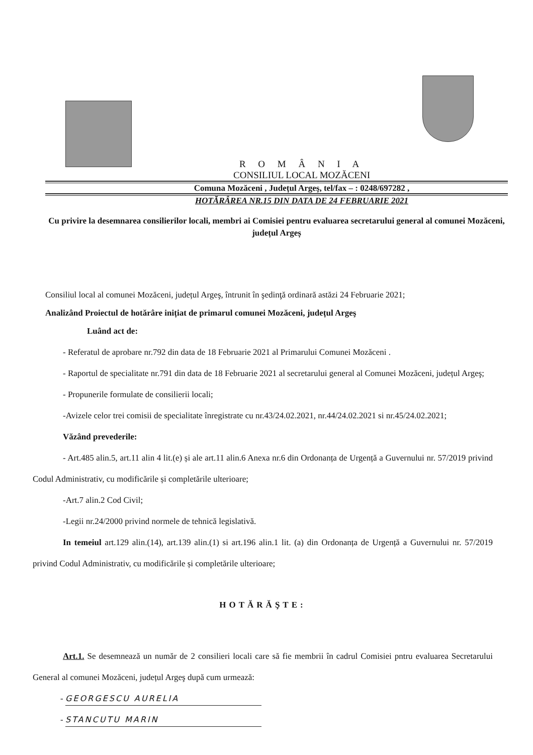R O M Â N I A
CONSILIUL LOCAL MOZĂCENI
Comuna Mozăceni , Județul Argeş, tel/fax – : 0248/697282 ,
HOTĂRÂREA NR.15 DIN DATA DE 24 FEBRUARIE 2021
Cu privire la desemnarea consilierilor locali, membri ai Comisiei pentru evaluarea secretarului general al comunei Mozăceni, județul Argeș
Consiliul local al comunei Mozăceni, județul Argeş, întrunit în şedinţă ordinară astăzi 24 Februarie 2021;
Analizând Proiectul de hotărâre inițiat de primarul comunei Mozăceni, județul Argeş
Luând act de:
- Referatul de aprobare nr.792 din data de 18 Februarie 2021 al Primarului Comunei Mozăceni .
- Raportul de specialitate nr.791 din data de 18 Februarie 2021 al secretarului general al Comunei Mozăceni, județul Argeş;
- Propunerile formulate de consilierii locali;
-Avizele celor trei comisii de specialitate înregistrate cu nr.43/24.02.2021, nr.44/24.02.2021 si nr.45/24.02.2021;
Văzând prevederile:
- Art.485 alin.5, art.11 alin 4 lit.(e) și ale art.11 alin.6 Anexa nr.6 din Ordonanța de Urgență a Guvernului nr. 57/2019 privind Codul Administrativ, cu modificările și completările ulterioare;
-Art.7 alin.2 Cod Civil;
-Legii nr.24/2000 privind normele de tehnică legislativă.
In temeiul art.129 alin.(14), art.139 alin.(1) si art.196 alin.1 lit. (a) din Ordonanța de Urgență a Guvernului nr. 57/2019 privind Codul Administrativ, cu modificările și completările ulterioare;
HOTĂRĂŞTE:
Art.1. Se desemnează un număr de 2 consilieri locali care să fie membrii în cadrul Comisiei pntru evaluarea Secretarului General al comunei Mozăceni, județul Argeş după cum urmează:
- GEORGESCU AURELIA
- STANCUTU MARIN